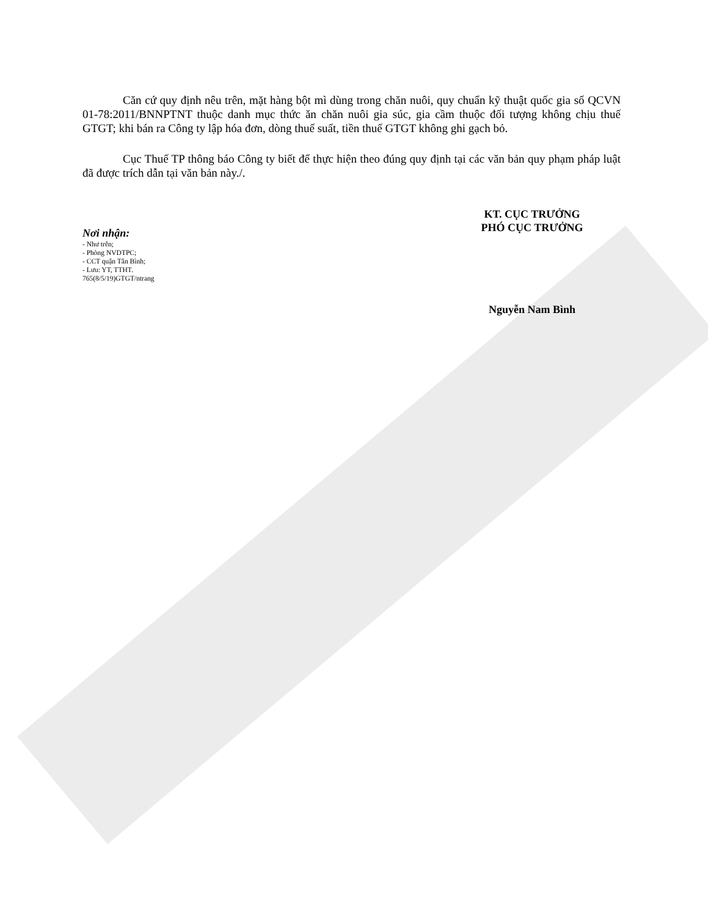Căn cứ quy định nêu trên, mặt hàng bột mì dùng trong chăn nuôi, quy chuẩn kỹ thuật quốc gia số QCVN 01-78:2011/BNNPTNT thuộc danh mục thức ăn chăn nuôi gia súc, gia cầm thuộc đối tượng không chịu thuế GTGT; khi bán ra Công ty lập hóa đơn, dòng thuế suất, tiền thuế GTGT không ghi gạch bỏ.
Cục Thuế TP thông báo Công ty biết để thực hiện theo đúng quy định tại các văn bản quy phạm pháp luật đã được trích dẫn tại văn bản này./.
Nơi nhận:
- Như trên;
- Phòng NVDTPC;
- CCT quận Tân Bình;
- Lưu: YT, TTHT.
765(8/5/19)GTGT/ntrang
KT. CỤC TRƯỞNG
PHÓ CỤC TRƯỞNG
Nguyễn Nam Bình